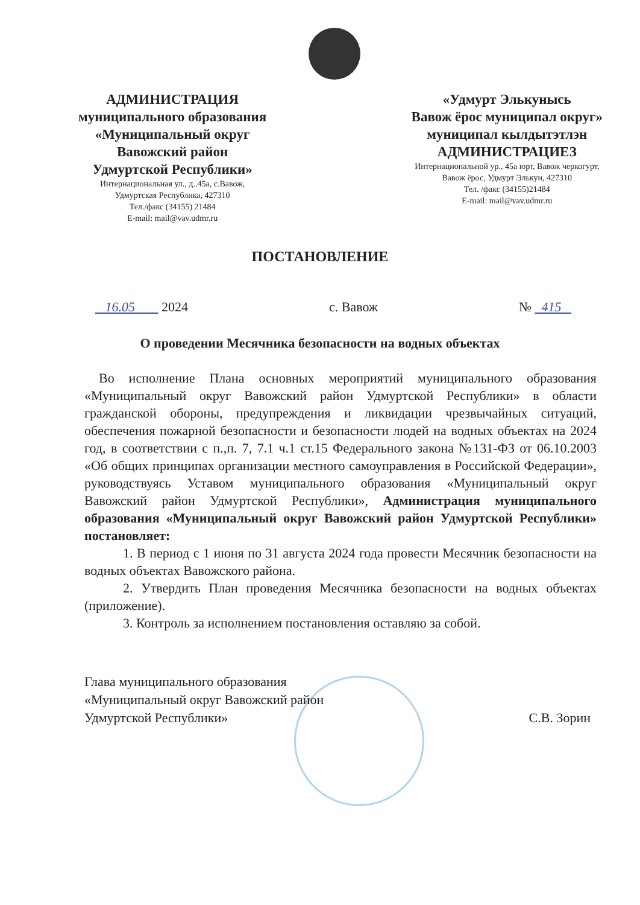АДМИНИСТРАЦИЯ
муниципального образования
«Муниципальный округ
Вавожский район
Удмуртской Республики»
Интернациональная ул., д..45а, с.Вавож,
Удмуртская Республика, 427310
Тел./факс (34155) 21484
E-mail: mail@vav.udmr.ru
«Удмурт Элькунысь
Вавож ёрос муниципал округ»
муниципал кылдытэтлэн
АДМИНИСТРАЦИЕЗ
Интернациональной ур., 45а юрт, Вавож черкогурт,
Вавож ёрос, Удмурт Элькун, 427310
Тел. /факс (34155)21484
E-mail: mail@vav.udmr.ru
ПОСТАНОВЛЕНИЕ
16.05 2024 с. Вавож № 415
О проведении Месячника безопасности на водных объектах
Во исполнение Плана основных мероприятий муниципального образования «Муниципальный округ Вавожский район Удмуртской Республики» в области гражданской обороны, предупреждения и ликвидации чрезвычайных ситуаций, обеспечения пожарной безопасности и безопасности людей на водных объектах на 2024 год, в соответствии с п.,п. 7, 7.1 ч.1 ст.15 Федерального закона №131-ФЗ от 06.10.2003 «Об общих принципах организации местного самоуправления в Российской Федерации», руководствуясь Уставом муниципального образования «Муниципальный округ Вавожский район Удмуртской Республики», Администрация муниципального образования «Муниципальный округ Вавожский район Удмуртской Республики» постановляет:
1. В период с 1 июня по 31 августа 2024 года провести Месячник безопасности на водных объектах Вавожского района.
2. Утвердить План проведения Месячника безопасности на водных объектах (приложение).
3. Контроль за исполнением постановления оставляю за собой.
Глава муниципального образования
«Муниципальный округ Вавожский район
Удмуртской Республики»
С.В. Зорин